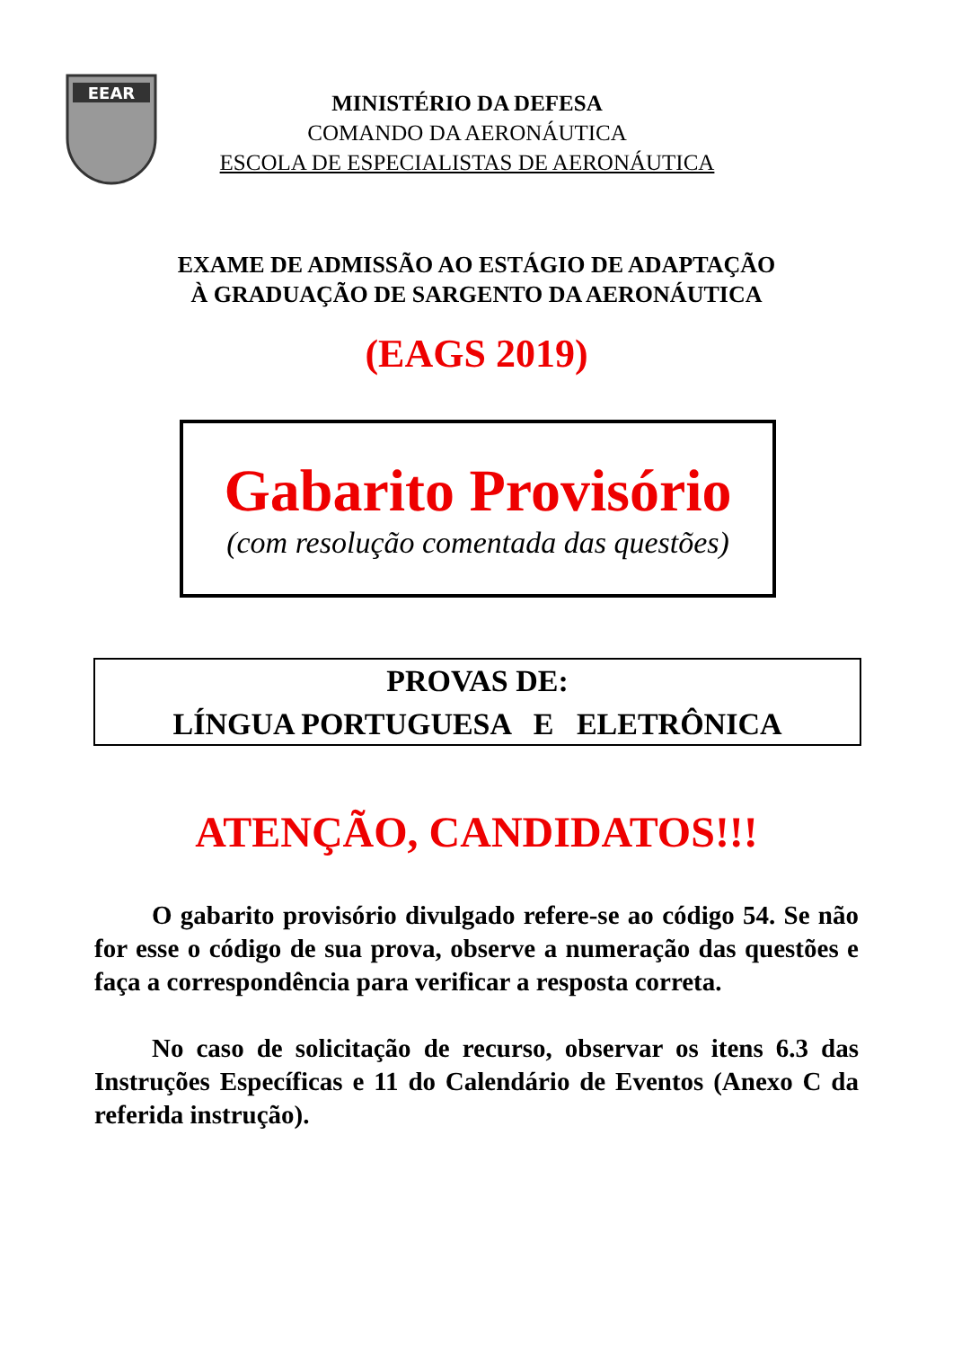EEAR
MINISTÉRIO DA DEFESA
COMANDO DA AERONÁUTICA
ESCOLA DE ESPECIALISTAS DE AERONÁUTICA
EXAME DE ADMISSÃO AO ESTÁGIO DE ADAPTAÇÃO
À GRADUAÇÃO DE SARGENTO DA AERONÁUTICA
(EAGS 2019)
Gabarito Provisório
(com resolução comentada das questões)
PROVAS DE:
LÍNGUA PORTUGUESA E ELETRÔNICA
ATENÇÃO, CANDIDATOS!!!
O gabarito provisório divulgado refere-se ao código 54. Se não for esse o código de sua prova, observe a numeração das questões e faça a correspondência para verificar a resposta correta.
No caso de solicitação de recurso, observar os itens 6.3 das Instruções Específicas e 11 do Calendário de Eventos (Anexo C da referida instrução).